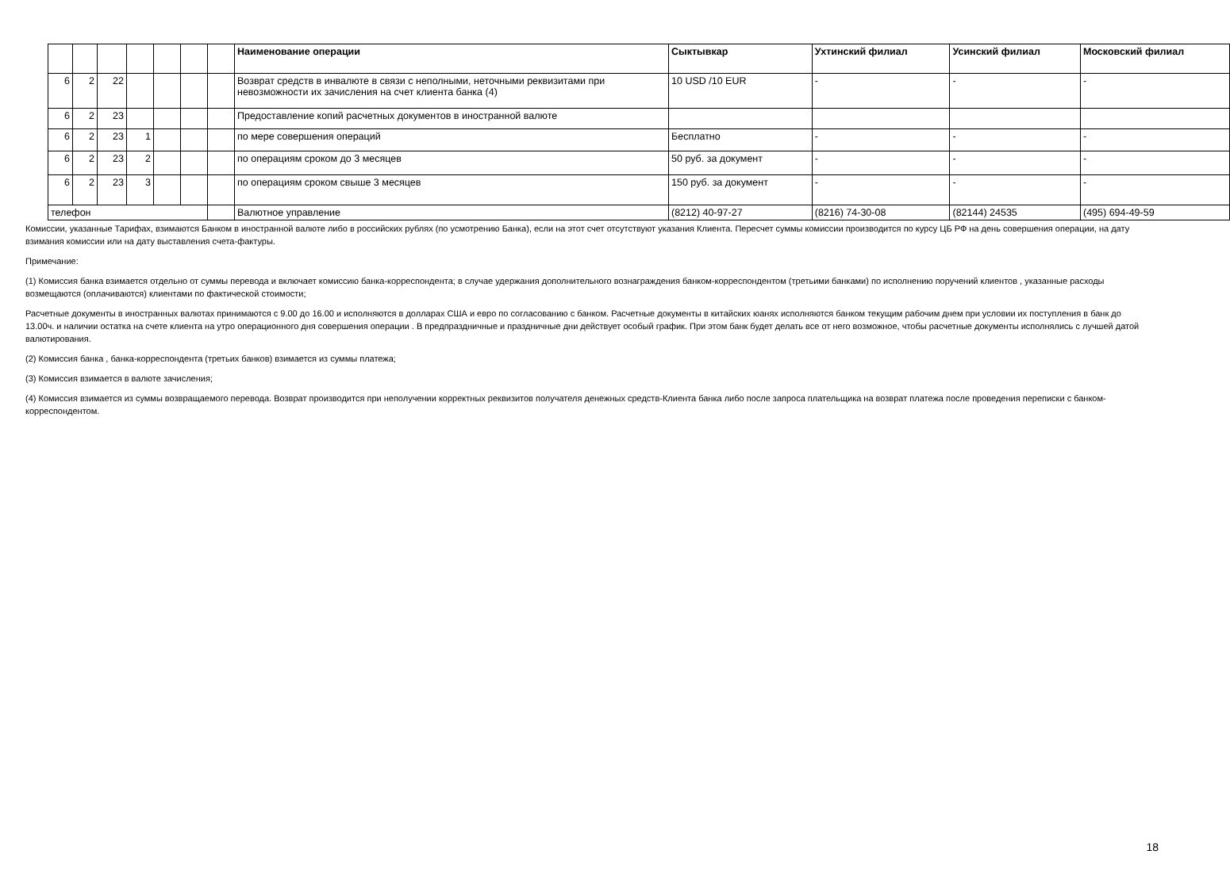| | | | | | | | Наименование операции | Сыктывкар | Ухтинский филиал | Усинский филиал | Московский филиал |
| --- | --- | --- | --- | --- | --- | --- | --- | --- | --- | --- | --- |
| 6 | 2 | 22 | | | | | Возврат средств в инвалюте в связи с неполными, неточными реквизитами при невозможности их зачисления на счет клиента банка (4) | 10 USD /10 EUR | - | - | - |
| 6 | 2 | 23 | | | | | Предоставление копий расчетных документов в иностранной валюте | | | | |
| 6 | 2 | 23 | 1 | | | | по мере совершения операций | Бесплатно | - | - | - |
| 6 | 2 | 23 | 2 | | | | по операциям сроком до 3 месяцев | 50 руб. за документ | - | - | - |
| 6 | 2 | 23 | 3 | | | | по операциям сроком свыше 3 месяцев | 150 руб. за документ | - | - | - |
| телефон | | | | | | | Валютное управление | (8212) 40-97-27 | (8216) 74-30-08 | (82144) 24535 | (495) 694-49-59 |
Комиссии, указанные Тарифах, взимаются Банком в иностранной валюте либо в российских рублях (по усмотрению Банка), если на этот счет отсутствуют указания Клиента. Пересчет суммы комиссии производится по курсу ЦБ РФ на день совершения операции, на дату взимания комиссии или на дату выставления счета-фактуры.
Примечание:
(1) Комиссия банка взимается отдельно от суммы перевода и включает комиссию банка-корреспондента; в случае удержания дополнительного вознаграждения банком-корреспондентом (третьими банками) по исполнению поручений клиентов , указанные расходы возмещаются (оплачиваются) клиентами по фактической стоимости;
Расчетные документы в иностранных валютах принимаются с 9.00 до 16.00 и исполняются в долларах США и евро по согласованию с банком. Расчетные документы в китайских юанях исполняются банком текущим рабочим днем при условии их поступления в банк до 13.00ч. и наличии остатка на счете клиента на утро операционного дня совершения операции . В предпраздничные и праздничные дни действует особый график. При этом банк будет делать все от него возможное, чтобы расчетные документы исполнялись с лучшей датой валютирования.
(2) Комиссия банка , банка-корреспондента (третьих банков) взимается из суммы платежа;
(3) Комиссия взимается в валюте зачисления;
(4) Комиссия взимается из суммы возвращаемого перевода. Возврат производится при неполучении корректных реквизитов получателя денежных средств-Клиента банка либо после запроса плательщика на возврат платежа после проведения переписки с банком-корреспондентом.
18